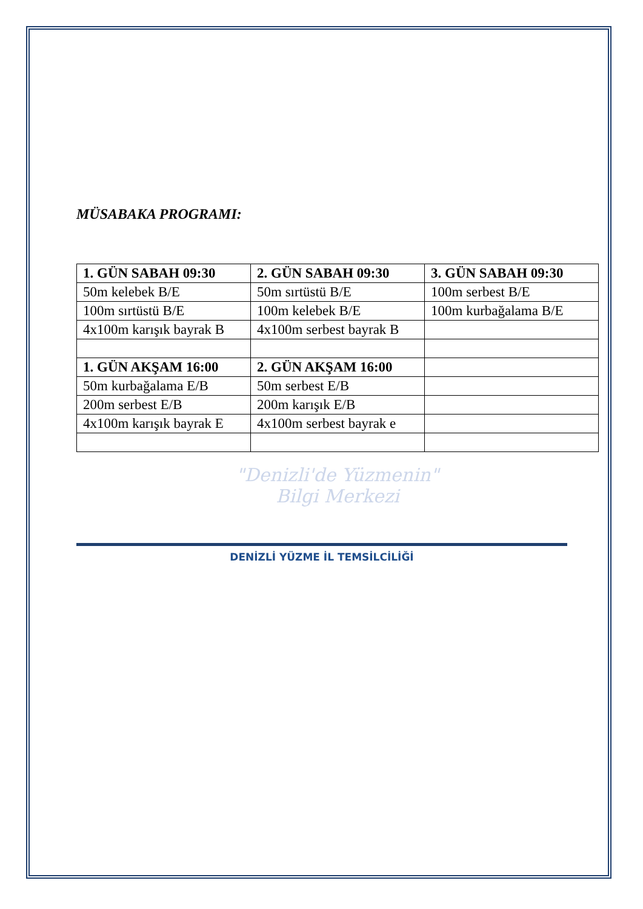MÜSABAKA PROGRAMI:
| 1. GÜN SABAH 09:30 | 2. GÜN SABAH 09:30 | 3. GÜN SABAH 09:30 |
| --- | --- | --- |
| 50m kelebek B/E | 50m sırtüstü B/E | 100m serbest B/E |
| 100m sırtüstü B/E | 100m kelebek B/E | 100m kurbağalama B/E |
| 4x100m karışık bayrak B | 4x100m serbest bayrak B | |
| 1. GÜN AKŞAM 16:00 | 2. GÜN AKŞAM 16:00 | |
| 50m kurbağalama E/B | 50m serbest E/B | |
| 200m serbest E/B | 200m karışık E/B | |
| 4x100m karışık bayrak E | 4x100m serbest bayrak e | |
"Denizli'de Yüzmenin"
Bilgi Merkezi
DENİZLİ YÜZME İL TEMSİLCİLİĞİ